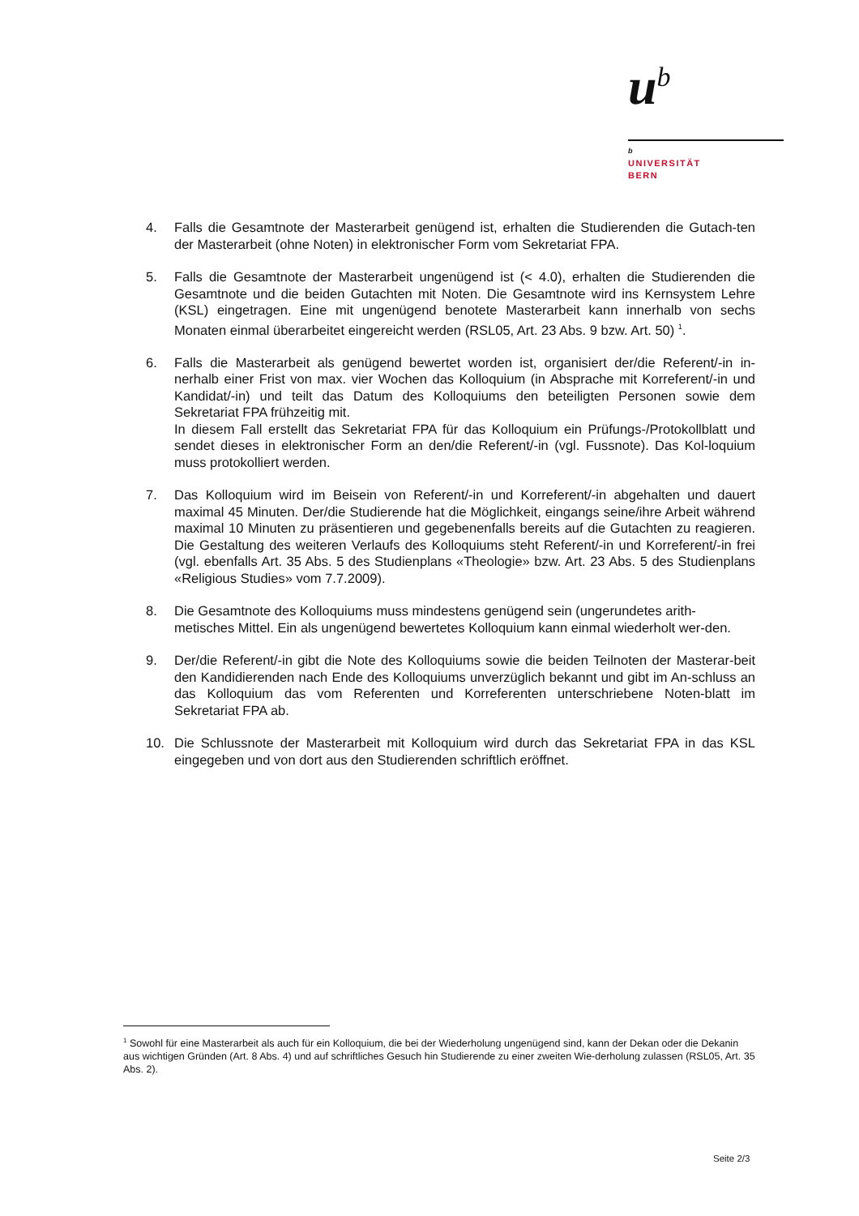u<sup>b</sup>
b
UNIVERSITÄT
BERN
4. Falls die Gesamtnote der Masterarbeit genügend ist, erhalten die Studierenden die Gutach-ten der Masterarbeit (ohne Noten) in elektronischer Form vom Sekretariat FPA.
5. Falls die Gesamtnote der Masterarbeit ungenügend ist (< 4.0), erhalten die Studierenden die Gesamtnote und die beiden Gutachten mit Noten. Die Gesamtnote wird ins Kernsystem Lehre (KSL) eingetragen. Eine mit ungenügend benotete Masterarbeit kann innerhalb von sechs Monaten einmal überarbeitet eingereicht werden (RSL05, Art. 23 Abs. 9 bzw. Art. 50) <sup>1</sup>.
6. Falls die Masterarbeit als genügend bewertet worden ist, organisiert der/die Referent/-in in-nerhalb einer Frist von max. vier Wochen das Kolloquium (in Absprache mit Korreferent/-in und Kandidat/-in) und teilt das Datum des Kolloquiums den beteiligten Personen sowie dem Sekretariat FPA frühzeitig mit.
In diesem Fall erstellt das Sekretariat FPA für das Kolloquium ein Prüfungs-/Protokollblatt und sendet dieses in elektronischer Form an den/die Referent/-in (vgl. Fussnote). Das Kol-loquium muss protokolliert werden.
7. Das Kolloquium wird im Beisein von Referent/-in und Korreferent/-in abgehalten und dauert maximal 45 Minuten. Der/die Studierende hat die Möglichkeit, eingangs seine/ihre Arbeit während maximal 10 Minuten zu präsentieren und gegebenenfalls bereits auf die Gutachten zu reagieren. Die Gestaltung des weiteren Verlaufs des Kolloquiums steht Referent/-in und Korreferent/-in frei (vgl. ebenfalls Art. 35 Abs. 5 des Studienplans «Theologie» bzw. Art. 23 Abs. 5 des Studienplans «Religious Studies» vom 7.7.2009).
8. Die Gesamtnote des Kolloquiums muss mindestens genügend sein (ungerundetes arith-metisches Mittel. Ein als ungenügend bewertetes Kolloquium kann einmal wiederholt wer-den.
9. Der/die Referent/-in gibt die Note des Kolloquiums sowie die beiden Teilnoten der Masterar-beit den Kandidierenden nach Ende des Kolloquiums unverzüglich bekannt und gibt im An-schluss an das Kolloquium das vom Referenten und Korreferenten unterschriebene Noten-blatt im Sekretariat FPA ab.
10. Die Schlussnote der Masterarbeit mit Kolloquium wird durch das Sekretariat FPA in das KSL eingegeben und von dort aus den Studierenden schriftlich eröffnet.
<sup>1</sup> Sowohl für eine Masterarbeit als auch für ein Kolloquium, die bei der Wiederholung ungenügend sind, kann der Dekan oder die Dekanin aus wichtigen Gründen (Art. 8 Abs. 4) und auf schriftliches Gesuch hin Studierende zu einer zweiten Wie-derholung zulassen (RSL05, Art. 35 Abs. 2).
Seite 2/3